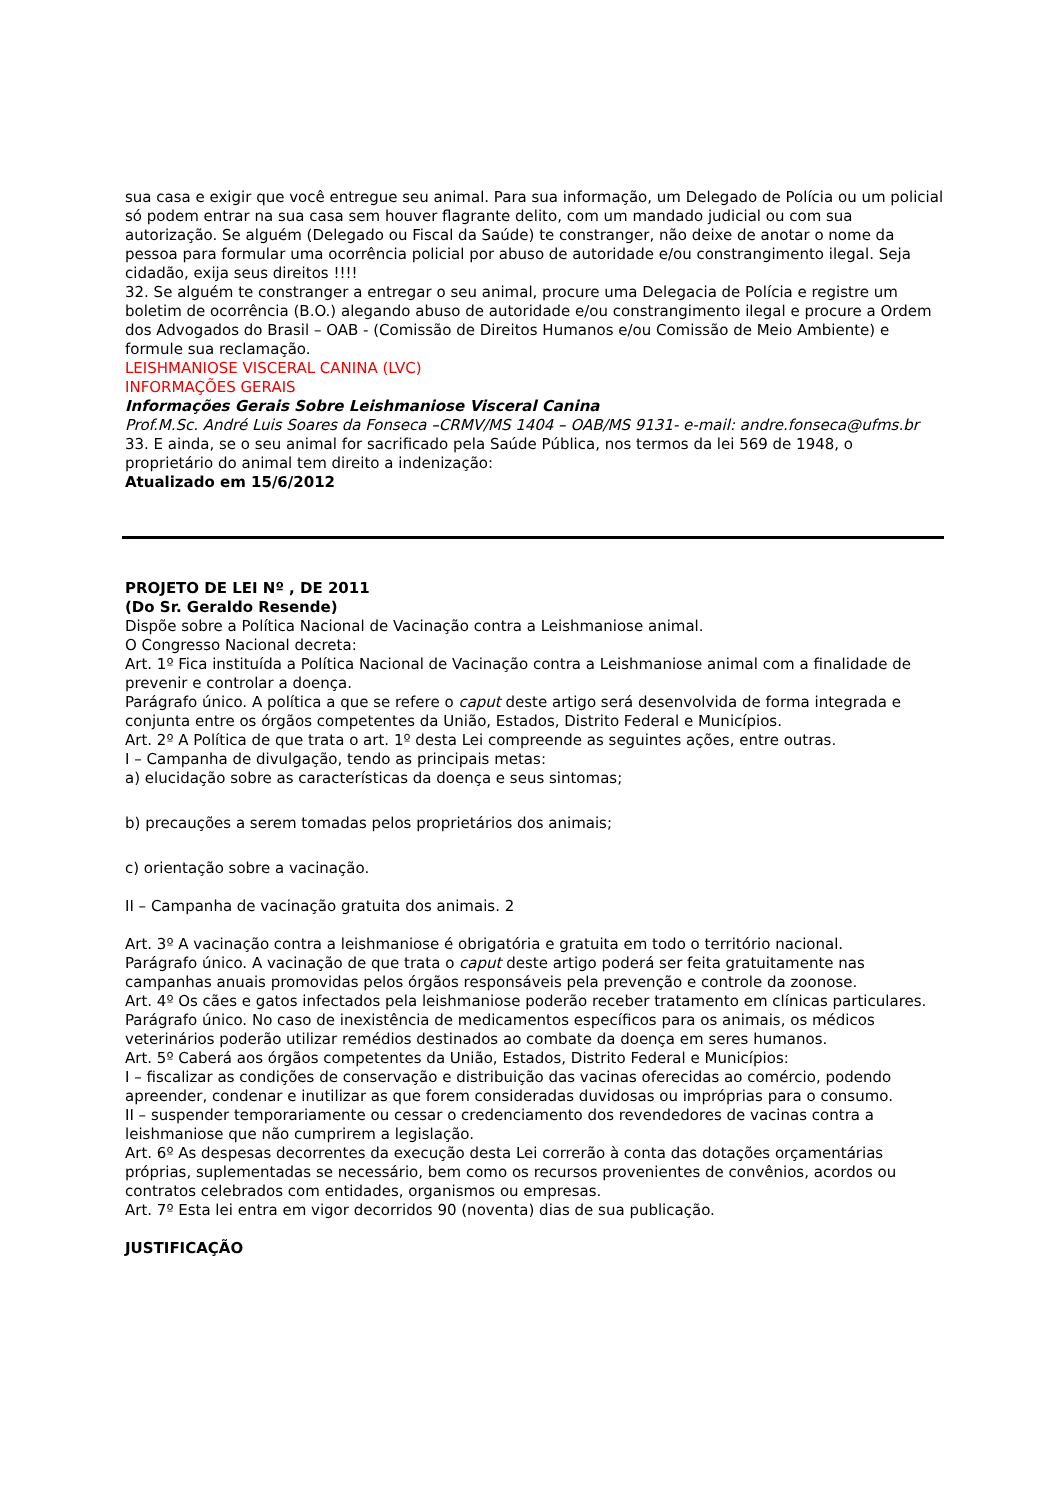sua casa e exigir que você entregue seu animal. Para sua informação, um Delegado de Polícia ou um policial só podem entrar na sua casa sem houver flagrante delito, com um mandado judicial ou com sua autorização. Se alguém (Delegado ou Fiscal da Saúde) te constranger, não deixe de anotar o nome da pessoa para formular uma ocorrência policial por abuso de autoridade e/ou constrangimento ilegal. Seja cidadão, exija seus direitos !!!!
32. Se alguém te constranger a entregar o seu animal, procure uma Delegacia de Polícia e registre um boletim de ocorrência (B.O.) alegando abuso de autoridade e/ou constrangimento ilegal e procure a Ordem dos Advogados do Brasil – OAB - (Comissão de Direitos Humanos e/ou Comissão de Meio Ambiente) e formule sua reclamação.
LEISHMANIOSE VISCERAL CANINA (LVC)
INFORMAÇÕES GERAIS
Informações Gerais Sobre Leishmaniose Visceral Canina
Prof.M.Sc. André Luis Soares da Fonseca –CRMV/MS 1404 – OAB/MS 9131- e-mail: andre.fonseca@ufms.br
33. E ainda, se o seu animal for sacrificado pela Saúde Pública, nos termos da lei 569 de 1948, o proprietário do animal tem direito a indenização:
Atualizado em 15/6/2012
PROJETO DE LEI Nº , DE 2011
(Do Sr. Geraldo Resende)
Dispõe sobre a Política Nacional de Vacinação contra a Leishmaniose animal.
O Congresso Nacional decreta:
Art. 1º Fica instituída a Política Nacional de Vacinação contra a Leishmaniose animal com a finalidade de prevenir e controlar a doença.
Parágrafo único. A política a que se refere o caput deste artigo será desenvolvida de forma integrada e conjunta entre os órgãos competentes da União, Estados, Distrito Federal e Municípios.
Art. 2º A Política de que trata o art. 1º desta Lei compreende as seguintes ações, entre outras.
I – Campanha de divulgação, tendo as principais metas:
a) elucidação sobre as características da doença e seus sintomas;
b) precauções a serem tomadas pelos proprietários dos animais;
c) orientação sobre a vacinação.
II – Campanha de vacinação gratuita dos animais. 2
Art. 3º A vacinação contra a leishmaniose é obrigatória e gratuita em todo o território nacional.
Parágrafo único. A vacinação de que trata o caput deste artigo poderá ser feita gratuitamente nas campanhas anuais promovidas pelos órgãos responsáveis pela prevenção e controle da zoonose.
Art. 4º Os cães e gatos infectados pela leishmaniose poderão receber tratamento em clínicas particulares.
Parágrafo único. No caso de inexistência de medicamentos específicos para os animais, os médicos veterinários poderão utilizar remédios destinados ao combate da doença em seres humanos.
Art. 5º Caberá aos órgãos competentes da União, Estados, Distrito Federal e Municípios:
I – fiscalizar as condições de conservação e distribuição das vacinas oferecidas ao comércio, podendo apreender, condenar e inutilizar as que forem consideradas duvidosas ou impróprias para o consumo.
II – suspender temporariamente ou cessar o credenciamento dos revendedores de vacinas contra a leishmaniose que não cumprirem a legislação.
Art. 6º As despesas decorrentes da execução desta Lei correrão à conta das dotações orçamentárias próprias, suplementadas se necessário, bem como os recursos provenientes de convênios, acordos ou contratos celebrados com entidades, organismos ou empresas.
Art. 7º Esta lei entra em vigor decorridos 90 (noventa) dias de sua publicação.
JUSTIFICAÇÃO